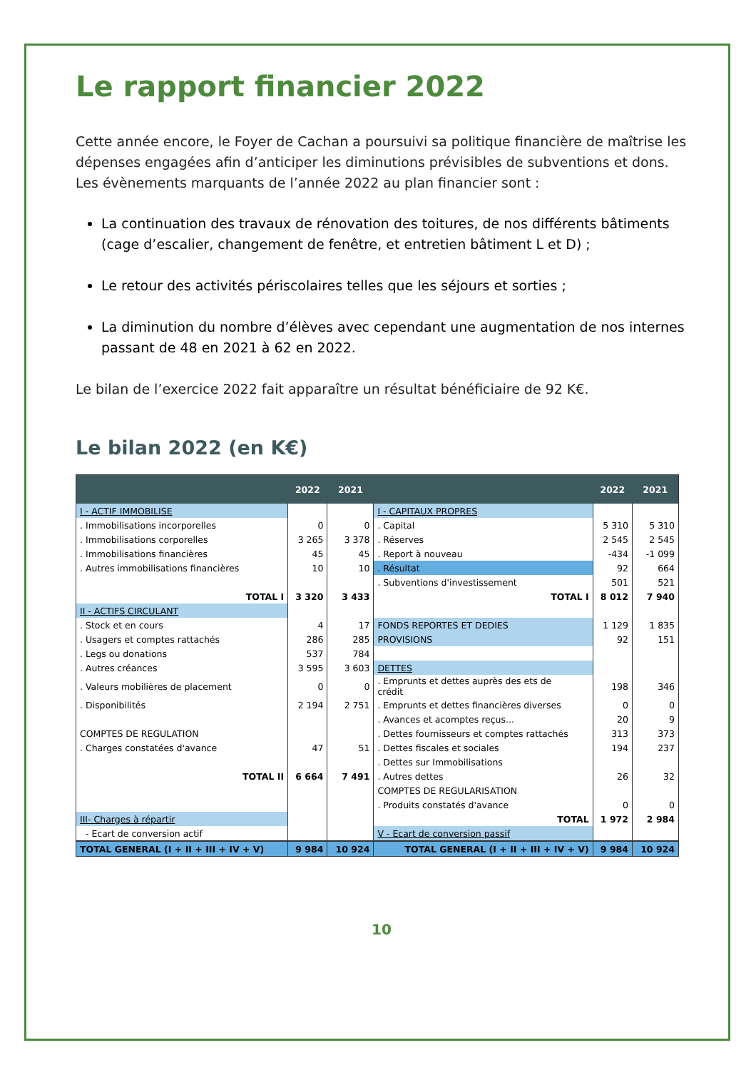Le rapport financier 2022
Cette année encore, le Foyer de Cachan a poursuivi sa politique financière de maîtrise les dépenses engagées afin d’anticiper les diminutions prévisibles de subventions et dons.
Les évènements marquants de l’année 2022 au plan financier sont :
La continuation des travaux de rénovation des toitures, de nos différents bâtiments (cage d’escalier, changement de fenêtre, et entretien bâtiment L et D) ;
Le retour des activités périscolaires telles que les séjours et sorties ;
La diminution du nombre d’élèves avec cependant une augmentation de nos internes passant de 48 en 2021 à 62 en 2022.
Le bilan de l’exercice 2022 fait apparaître un résultat bénéficiaire de 92 K€.
Le bilan 2022 (en K€)
| | 2022 | 2021 | | 2022 | 2021 |
| --- | --- | --- | --- | --- | --- |
| I - ACTIF IMMOBILISE | | | I - CAPITAUX PROPRES | | |
| . Immobilisations incorporelles | 0 | 0 | . Capital | 5 310 | 5 310 |
| . Immobilisations corporelles | 3 265 | 3 378 | . Réserves | 2 545 | 2 545 |
| . Immobilisations financières | 45 | 45 | . Report à nouveau | -434 | -1 099 |
| . Autres immobilisations financières | 10 | 10 | . Résultat | 92 | 664 |
| | | | . Subventions d'investissement | 501 | 521 |
| TOTAL I | 3 320 | 3 433 | TOTAL I | 8 012 | 7 940 |
| II - ACTIFS CIRCULANT | | | | | |
| . Stock et en cours | 4 | 17 | FONDS REPORTES ET DEDIES | 1 129 | 1 835 |
| . Usagers et comptes rattachés | 286 | 285 | PROVISIONS | 92 | 151 |
| . Legs ou donations | 537 | 784 | | | |
| . Autres créances | 3 595 | 3 603 | DETTES | | |
| . Valeurs mobilières de placement | 0 | 0 | . Emprunts et dettes auprès des ets de crédit | 198 | 346 |
| . Disponibilités | 2 194 | 2 751 | . Emprunts et dettes financières diverses | 0 | 0 |
| | | | . Avances et acomptes reçus... | 20 | 9 |
| COMPTES DE REGULATION | | | . Dettes fournisseurs et comptes rattachés | 313 | 373 |
| . Charges constatées d'avance | 47 | 51 | . Dettes fiscales et sociales | 194 | 237 |
| | | | . Dettes sur Immobilisations | | |
| TOTAL II | 6 664 | 7 491 | . Autres dettes | 26 | 32 |
| | | | COMPTES DE REGULARISATION | | |
| | | | . Produits constatés d'avance | 0 | 0 |
| III- Charges à répartir | | | TOTAL | 1 972 | 2 984 |
| - Ecart de conversion actif | | | V - Ecart de conversion passif | | |
| TOTAL GENERAL (I + II + III + IV + V) | 9 984 | 10 924 | TOTAL GENERAL (I + II + III + IV + V) | 9 984 | 10 924 |
10